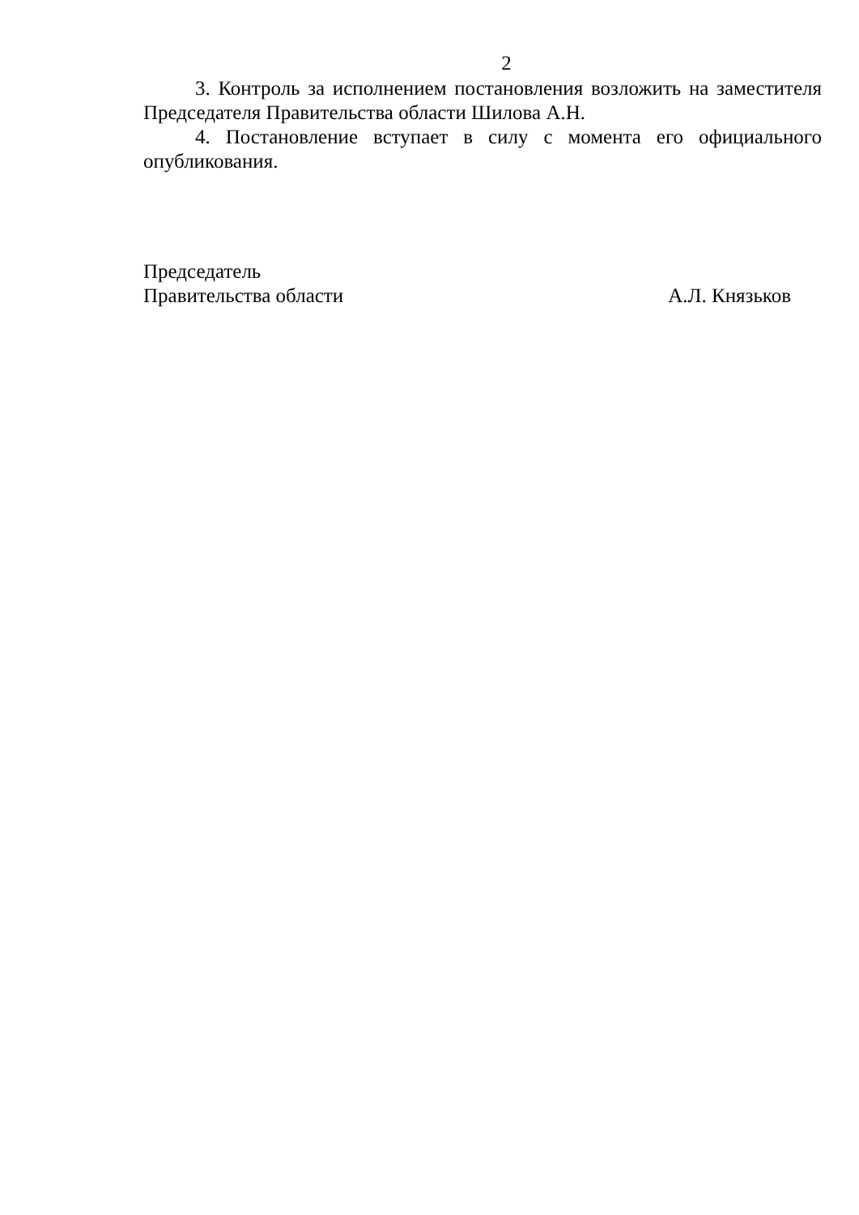2
3. Контроль за исполнением постановления возложить на заместителя Председателя Правительства области Шилова А.Н.
4. Постановление вступает в силу с момента его официального опубликования.
Председатель
Правительства области А.Л. Князьков